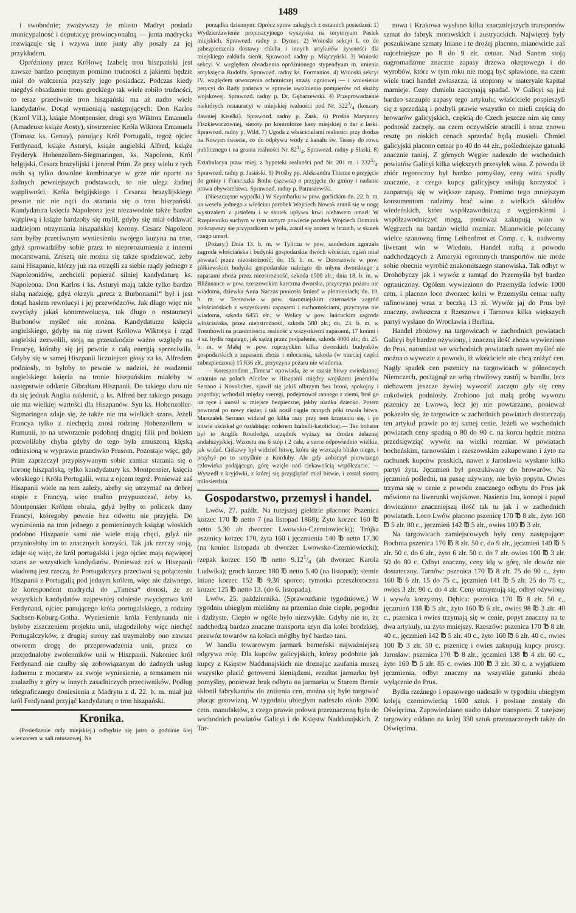1489
i swobodnie; zważywszy że miasto Madryt posiada municypalność i deputacyę prowincyonalną — junta madrycka rozwiązuje się i wzywa inne junty aby poszły za jej przykładem.
Opróżniony przez Królowę Izabelę tron hiszpański jest zawsze bardzo ponętnym pomimo trudności z jakiemi będzie miał do walczenia przyszły jego posiadacz. Podczas kiedy niegdyś obsadzenie tronu greckiego tak wiele robiło trudności, to teraz przeciwnie tron hiszpański ma aż nadto wiele kandydatów. Dotąd wymieniają następujących: Don Karlos (Karol VII.), książe Montpensier, drugi syn Wiktora Emanuela (Amadeusz książe Aosty), siostrzeniec Króla Wiktora Emanuela (Tomasz ks. Genuy), panujący Król Portugalii, tegoż ojciec Ferdynand, książe Asturyi, książe angielski Alfred, książe Fryderyk Hohenzollern-Siegmaringen, ks. Napoleon, Król belgijski, Cesarz brazylijski i jenerał Prim. Że przy wielu z tych osób są tylko dowolne kombinacye w grze nie oparte na żadnych pewniejszych podstawach, to nie ulega żadnej wątpliwości. Króla belgijskiego i Cesarza brazylijskiego pewnie nic nie nęci do starania się o tron hiszpański. Kandydatura księcia Napoleona jest niezawodnie także bardzo wątpliwą i książe bardzoby się mylił, gdyby się miał oddawać nadziejom otrzymania hiszpańskiej korony. Cesarz Napoleon sam byłby przeciwnym wyniesieniu swojego kuzyna na tron, gdyż sprowadziłby sobie przez to nieporozumienia z innemi mocarstwami. Zresztą nie można się także spodziewać, żeby sami Hiszpanie, którzy już raz otrzęśli za siebie rządy jednego z Napoleonidów, zechcieli popierać silniej kandydaturę ks. Napoleona. Don Karlos i ks. Asturyi mają także tylko bardzo słabą nadzieję, gdyż okrzyk „precz z Burbonami!“ był i jest dotąd hasłem rewolucyi i jej przewódzców. Jak długo więc nie zwycięży jakaś kontrrewolucya, tak długo o restauracyi Burbonów myśleć nie można. Kandydaturze księcia angielskiego, gdyby na nię nawet Królowa Wiktorya i rząd angielski zezwolili, stoją na przeszkodzie ważne względy na Francyę, któraby się jej pewnie z całą energią sprzeciwiła. Gdyby się w samej Hiszpanii liczniejsze głosy za ks. Alfredem podniosły, to byłoby to pewnie w nadziei, że osadzenie angielskiego księcia na tronie hiszpańskim miałoby w następstwie oddanie Gibraltaru Hiszpanii. Do takiego daru nie da się jednak Anglia nakłonić, a ks. Alfred bez takiego posagu nie ma wielkiej wartości dla Hiszpanów. Syn ks. Hohenzoller-Sigmaringen zdaje się, że także nie ma wielkich szans. Jeżeli Francya tylko z niechęcią znosi rodzinę Hohenzollern w Rumunii, to na utworzenie podobnej drugiej filii pod bokiem pozwoliłaby chyba gdyby do tego była zmuszoną klęską odniesioną w wyprawie przeciwko Prusom. Pozostaje więc, gdy Prim zaprzeczył przypisywanym sobie zamiar starania się o koronę hiszpańską, tylko kandydatury ks. Montpensier, księcia włoskiego i Króla Portugalii, wraz z ojcem tegoż. Ponieważ zaś Hiszpanii wiele na tem zależy, ażeby się utrzymać na dobrej stopie z Francyą, więc trudno przypuszczać, żeby ks. Montpensier Królem obrała, gdyż byłby to policzek dany Francyi, któregoby pewnie bez odwetu nie przyjęła. Do wyniesienia na tron jednego z pomienionych książąt włoskich podobno Hiszpanie sami nie wiele mają chęci, gdyż nie przyniosłoby im to znacznych korzyści. Tak jak rzeczy stoją, zdaje się więc, że król portugalski i jego ojciec mają najwięcej szans ze wszystkich kandydatów. Ponieważ zaś w Hiszpanii wiadomą jest rzeczą, że Portugalczycy przeciwni są połączeniu Hiszpanii z Portugalią pod jednym królem, więc nic dziwnego, że korespondent madrycki do „Timesa“ donosi, że ze wszystkich kandydatów najpewniej odniesie zwycięztwo król Ferdynand, ojciec panującego króla portugalskiego, z rodziny Sachsen-Koburg-Gotha. Wyniesienie króla Ferdynanda nie byłoby ziszczeniem projektu unii, ułagodziłoby więc niechęć Portugalczyków, z drugiej strony zaś trzymałoby ono zawsze otworem drogę do przeprowadzenia unii, przez co przejednałoby zwolenników unii w Hiszpanii. Nakoniec król Ferdynand nie czułby się zobowiązanym do żadnych usług żadnemu z mocarstw za swoje wyniesienie, a temsamem nie znalazłby z góry w innych zasadniczych przeciwników. Podług telegraficznego doniesienia z Madrytu z d. 22. b. m. miał już król Ferdynand przyjąć kandydaturę o tron hiszpański.
Kronika.
(Posiedzenie rady miejskiej.) odbędzie się jutro o godzinie 6tej wieczorem w sali ratuszowej. Na
porządku dziennym: Oprócz spraw zaległych z ostatnich posiedzeń: 1) Wydzierżawienie propinacyjnego wyszynku na terytoryum Pasiek miejskich. Sprawozd. radny p. Dymet. 2) Wnioski sekcyi I. co do zabezpieczenia dostawy chleba i innych artykułów żywności dla miejskiego zakładu sierót. Sprawozd. radny p. Miączyński. 3) Wnioski sekcyi V. względem obsadzenia opróżnionego stypendyum m. imienia arcyksięcia Rudolfa. Sprawozd. radny ks. Formanios. 4) Wnioski sekcyi IV. względem utworzenia ochotniczej straży ogniowej — i wniesienia petycyi do Rady państwa w sprawie uwolnienia pompierów od służby wojskowej. Sprawozd. radny p. Dr. Gębarzewski. 4) Przeprowadzenie niektórych restauracyi w miejskiej realności pod Nr. 3223/4 (koszary dawniej Kiselki). Sprawozd. radny p. Żaak. 6) Prośba Maryanny Fiszkiewiczównej, sieroty po kontrolorze kasy miejskiej o dar z łaski. Sprawozd. radny p. Wild. 7) Ugoda z właścicielami realności przy drodze na Nowym świecie, co do odpływu wody z kanału św. Teresy do rowu publicznego i na grunta realności Nr. 821/4. Sprawozd. radny p Slaski. 8) Extabulacya praw miej. z hypoteki realności pod Nr. 201 m. i 2323/4. Sprawozd. radny p. Jasiński. 9) Prośby pp. Aleksandra Thieme o przyjęcie do gminy i Franciszka Bothe (szewca) o przyjęcie do gminy i nadanie prawa obywatelstwa. Sprawozd. radny p. Patraszewski.
(Nieszczęsne wypadki.) W Szymbarku w pow. gorlickim dn. 22. b. m. na weselu jednego z włościan parobek Wojciech Nowak zranił się w nogę wystrzałem z pistoletu i w skutek upływu krwi niebawem umarł. W Rzepienniku suchym w tym samym powiecie parobek Wojciech Dominik potknąwszy się przypadkiem w polu, zranił się nożem w brzuch, w skutek czego umarł.
(Pożary.) Dnia 13. b. m. w Tyliczu w pow. sandeckim zgorzała zagroda włościańska i budynki gospodarskie dwóch włościan, ogień miał powstać przez nieostrożność; dn. 15. b. m. w Doroszowie w pow. żółkiewskim budynki gospodarskie należące do młyna dworskiego z zapasami zboża przez nieostrożność, szkoda 1500 złr.; dnia 18. b. m. w Bliźnnance w pow. rzeszowskim karczma dworska, przyczyna pożaru nie wiadoma, dziewka Anna Naczas poniosła śmierć w płomieniach; dn. 19. b. m. w Terszowie w pow. staromiejskim czternaście zagród włościańskich z wszystkiemi zapasami i ruchomościami, przyczyna nie wiadoma, szkoda 6455 złr.; w Wolicy w pow. łańcuckim zagroda włościańska, przez nieostrożność, szkoda 580 złr.; dn. 23. b. m. w Trembowli na przedmieściu realność z wszystkiemi zapasami, 17 końmi i 4 sz. bydła rogatego, jak sądzą przez podpalenie, szkoda 4000 złr.; dn. 25. b. m. w Małej w pow. ropczyckim kilka dworskich budynków gospodarskich z zapasami zboża i młocarnią, szkoda (w trzeciej części zabezpieczona) 15.836 złr., przyczyna pożaru nie wiadoma.
— Korespondent „Timesa“ opowiada, że w czasie bitwy zwiedzionej ostatnio na polach Alcolee w Hiszpanii między wojskami jenerałów Serrano i Novaliches, zjawił się jakiś olbrzym bez broni, spokojny i pogodny; wchodził między szeregi, podejmował rannego z ziemi, brał go na ręce i unosił w miejsce bezpieczne, jakby niańka dziecko. Potem powracał po nowy ciężar, i tak nosił ciągle rannych póki trwała bitwa. Marszałek Serrano widział go kilka razy przy tem krzątaniu się, i po bitwie uściskał go ozdabiając orderem Izabelli-katolickiej.— Ten bohater był to Anglik Routledge, urzędnik wyższy na drodze żelaznej andaluzyjskiej. Wzrostu ma 6 stóp i 2 cale, a serce odpowiednio wielkie, jak widać. Ciekawy był widzieć bitwę, która się wszczęła blisko niego, i przybył po to umyślnie z Korduby. Ale gdy zobaczył pierwszego człowieka padającego, górę wzięło nad ciekawością współczucie. — Wyszedł z kryjówki, z której się przyglądać miał bitwie, i został siostrą miłosierdzia.
Gospodarstwo, przemysł i handel.
Lwów, 27. paźdz. Na tutejszej giełdzie płacono: Pszenica korzec 170 ℔ netto 7 (na listopad 1868); Żyto korzec 160 ℔ netto 5.30 ab dworzec Lwowsko-Czerniowiecki); Trójka pszenicy korzec 170, żyta 160 i jęczmienia 140 ℔ netto 17.30 (na koniec listopada ab dworzec Lwowsko-Czerniowiecki); rzepak korzec 150 ℔ netto 9.121/4 (ab dworzec Karola Ludwika); groch korzec 180 ℔ netto 5.40 (na listopad); siemie lniane korzec 152 ℔ 9.30 sporco; tymotka przeszłoroczna korzec 125 ℔ netto 13. (do 6. listopada).
Lwów, 25. października. (Sprawozdanie tygodniowe.) W tygodniu ubiegłym mieliśmy na przemian dnie ciepłe, pogodne i dżdżyste. Ciepło w ogóle było niezwykłe. Gdyby nie to, że nadchodzą bardzo znaczne transporta szyn dla kolei brodzkiej, przewóz towarów na kołach mógłby być bardzo tani.
W handlu towarowym jarmark berneński najważniejszą odgrywa rolę. Dla kupców galicyjskich, którzy podobnie jak kupcy z Księstw Naddunajskich nie doznając zaufania muszą wszystko płacić gotowemi kieniądzmi, rezultat jarmarku był pomyślny, ponieważ brak odbytu na jarmarku w Starem Bernie skłonił fabrykantów do zniżenia cen, można się było targować płacąc gotowizną. W tygodniu ubiegłym nadeszło około 2000 cetn. manufaktów, z czego prawie połowa przeznaczoną była do wschodnich powiatów Galicyi i do Księstw Naddunajskich. Z Tar-
nowa i Krakowa wysłano kilka znaczniejszych transportów szmat do fabryk morawskich i austryackich. Najwięcej były poszukiwane szmaty lniane i te drożej płacono, mianowicie zaś najcelniejsze po 8 do 9 złr. cetnar. Nad Sanem stoją nagromadzone znaczne zapasy drzewa okrętowego i do wyrobów, które w tym roku nie mogą być spławione, na czem wiele traci handel zwłaszcza, iż utopiony w materyale kapitał marnieje. Ceny chmielu zaczynają spadać. W Galicyi są już bardzo szczupłe zapasy tego artykułu; właściciele pospieszyli się z sprzedażą i pozbyli prawie wszystko co mieli częścią do browarów galicyjskich, częścią do Czech jeszcze nim się ceny podnosić zaczęły, na czem oczywiście stracili i teraz znowu resztę po niskich cenach sprzedać będą musieli. Chmiel galicyjski płacono cetnar po 40 do 44 złr., pośledniejsze gatunki znacznie taniej. Z górnych Węgier nadeszło do wschodnich powiatów Galicyi kilka większych przesyłek wina. Z powodu iż zbiór tegoroczny był bardzo pomyślny, ceny wina spadły znacznie, z czego kupcy galicyjscy usiłują korzystać i zaopatrują się w większe zapasy. Pomimo tego mniejszym konsumentom radzimy brać wino z wielkich składów wiedeńskich, które współzawodniczą z węgierskiemi i współzawodniczyć mogą, ponieważ zakupują wino w Węgrzech na bardzo wielki rozmiar. Mianowicie polecamy wielce szanowną firmę Leibenfrost et Comp. c. k. nadworny liwerant win w Wiedniu. Handel naftą z powodu nadchodzących z Ameryki ogromnych transportów nie może sobie obecnie wyrobić znakomitszego stanowiska. Tak odbyt w Drohobyczy jak i wywóz z tamtąd do Przemyśla był bardzo ograniczony. Ogółem wywieziono do Przemyśla ledwie 1000 cetn. i płacono loco dworzec kolei w Przemyślu cetnar nafty rafinowanej wraz z beczką 13 zł. Wywóz jaj do Prus był znaczny, zwłaszcza z Rzeszowa i Tarnowa kilka większych partyi wysłano do Wrocławia i Berlina.
Handel zbożowy na targowicach w zachodnich powiatach Galicyi był bardzo ożywiony, i znaczną ilość zboża wywieziono do Prus, natomiast we wschodnich powiatach nawet myśleć nie można o wywozie z powodu, iż właściciele nie chcą zniżyć cen. Nagły spadek cen pszenicy na targowicach w północnych Niemczech, pociągnął ze sobą chwilowy zastój w handlu, lecz niebawem jeszcze żywiej wywozić zaczęto gdy się ceny cokolwiek podniosły. Zrobiono już małą próbę wywozu pszenicy ze Lwowa, lecz jej nie powtarzano, ponieważ pokazało się, że targowice w zachodnich powiatach dostarczają ten artykuł prawie po tej samej cenie. Jeżeli we wschodnich powiatach ceny spadną o 80 do 90 c. na korcu będzie można przedsięwziąć wywóz na wielki rozmiar. W powiatach bocheńskim, tarnowskim i rzeszowskim zakupowano i żyto na rachunek kupców pruskich, nawet z Jarosławia wysłano kilka partyi żyta. Jęczmień był poszukiwany do browarów. Na jęczmień pośledni, na paszę używany, nie było popytu. Owies trzyma się w cenie z powodu znacznego odbytu do Prus jak mówiono na liwerunki wojskowe. Nasienia lnu, konopi i papuł dowieziono znaczniejszą ilość tak tu jak i w zachodnich powiatach. Loco Lwów płacono pszenicę 170 ℔ 8 złr., żyto 160 ℔ 5 złr. 80 c., jęczmień 142 ℔ 5 złr., owies 100 ℔ 3 złr.
Na targowicach zamiejscowych były ceny następujące: Bochnia pszenica 170 ℔ 8 złr. 50 c. do 9 złr., jęczmień 140 ℔ 5 złr. 50 c. do 6 złr., żyto 6 złr. 50 c. do 7 złr. owies 100 ℔ 3 złr. 50 do 80 c. Odbyt znaczny, ceny idą w górę, ale dowóz nie dostateczny. Tarnów: pszenica 170 ℔ 8 złr. 75 do 90 c., żyto 160 ℔ 6 złr. 15 do 75 c., jęczmień 141 ℔ 5 złr. 25 do 75 c., owies 3 złr. 90 c. do 4 złr. Ceny utrzymują się, odbyt ożywiony i wywóz korzystny. Dębica: pszenica 170 ℔ 8 złr. 50 c., jęczmień 138 ℔ 5 złr., żyto 160 ℔ 6 złr., owies 98 ℔ 3 złr. 40 c., pszenica i owies trzymają się w cenie, popyt znaczny na te dwa artykuły, na żyto mniejszy. Rzeszów: pszenica 170 ℔ 8 złr. 40 c., jęczmień 142 ℔ 5 złr. 40 c., żyto 160 ℔ 6 złr. 40 c., owies 100 ℔ 3 złr. 50 c. pszenicę i owies zakupują kupcy pruscy. Jarosław: pszenica 170 ℔ 8 złr., jęczmień 138 ℔ 4 złr. 60 c., żyto 160 ℔ 5 złr. 85 c. owies 100 ℔ 3 złr. 30 c. z wyjątkiem jęczmienia, odbyt znaczny na wszystkie gatunki zboża wyłącznie do Prus.
Bydła rzeźnego i opasowego nadeszło w tygodniu ubiegłym koleją czerniowiecką 1600 sztuk i posłane zostały do Oświęcima. Zapowiedziano nadto dalsze transporta. Z tutejszej targowicy oddano na kolej 350 sztuk przeznaczonych także do Oświęcima.